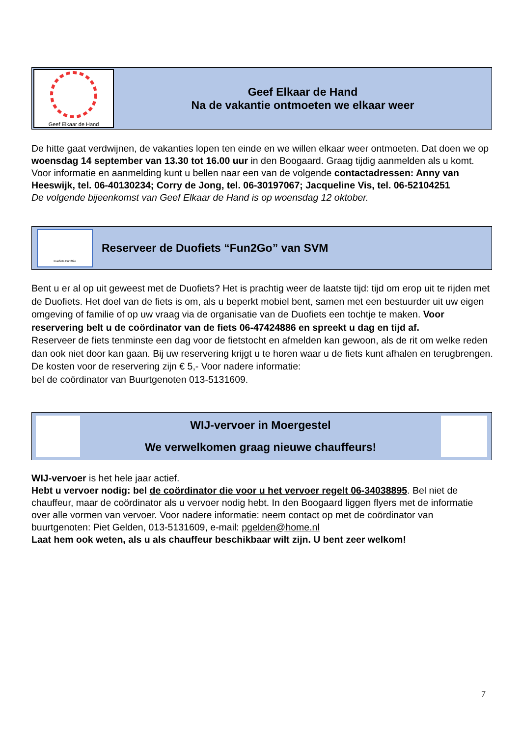Geef Elkaar de Hand
Geef Elkaar de Hand
Na de vakantie ontmoeten we elkaar weer
De hitte gaat verdwijnen, de vakanties lopen ten einde en we willen elkaar weer ontmoeten. Dat doen we op woensdag 14 september van 13.30 tot 16.00 uur in den Boogaard. Graag tijdig aanmelden als u komt. Voor informatie en aanmelding kunt u bellen naar een van de volgende contactadressen: Anny van Heeswijk, tel. 06-40130234; Corry de Jong, tel. 06-30197067; Jacqueline Vis, tel. 06-52104251
De volgende bijeenkomst van Geef Elkaar de Hand is op woensdag 12 oktober.
Duofiets Fun2Go
Reserveer de Duofiets “Fun2Go” van SVM
Bent u er al op uit geweest met de Duofiets? Het is prachtig weer de laatste tijd: tijd om erop uit te rijden met de Duofiets. Het doel van de fiets is om, als u beperkt mobiel bent, samen met een bestuurder uit uw eigen omgeving of familie of op uw vraag via de organisatie van de Duofiets een tochtje te maken. Voor reservering belt u de coördinator van de fiets 06-47424886 en spreekt u dag en tijd af.
Reserveer de fiets tenminste een dag voor de fietstocht en afmelden kan gewoon, als de rit om welke reden dan ook niet door kan gaan. Bij uw reservering krijgt u te horen waar u de fiets kunt afhalen en terugbrengen. De kosten voor de reservering zijn € 5,- Voor nadere informatie:
bel de coördinator van Buurtgenoten 013-5131609.
WIJ-vervoer in Moergestel
We verwelkomen graag nieuwe chauffeurs!
WIJ-vervoer is het hele jaar actief.
Hebt u vervoer nodig: bel de coördinator die voor u het vervoer regelt 06-34038895. Bel niet de chauffeur, maar de coördinator als u vervoer nodig hebt. In den Boogaard liggen flyers met de informatie over alle vormen van vervoer. Voor nadere informatie: neem contact op met de coördinator van buurtgenoten: Piet Gelden, 013-5131609, e-mail: pgelden@home.nl
Laat hem ook weten, als u als chauffeur beschikbaar wilt zijn. U bent zeer welkom!
7